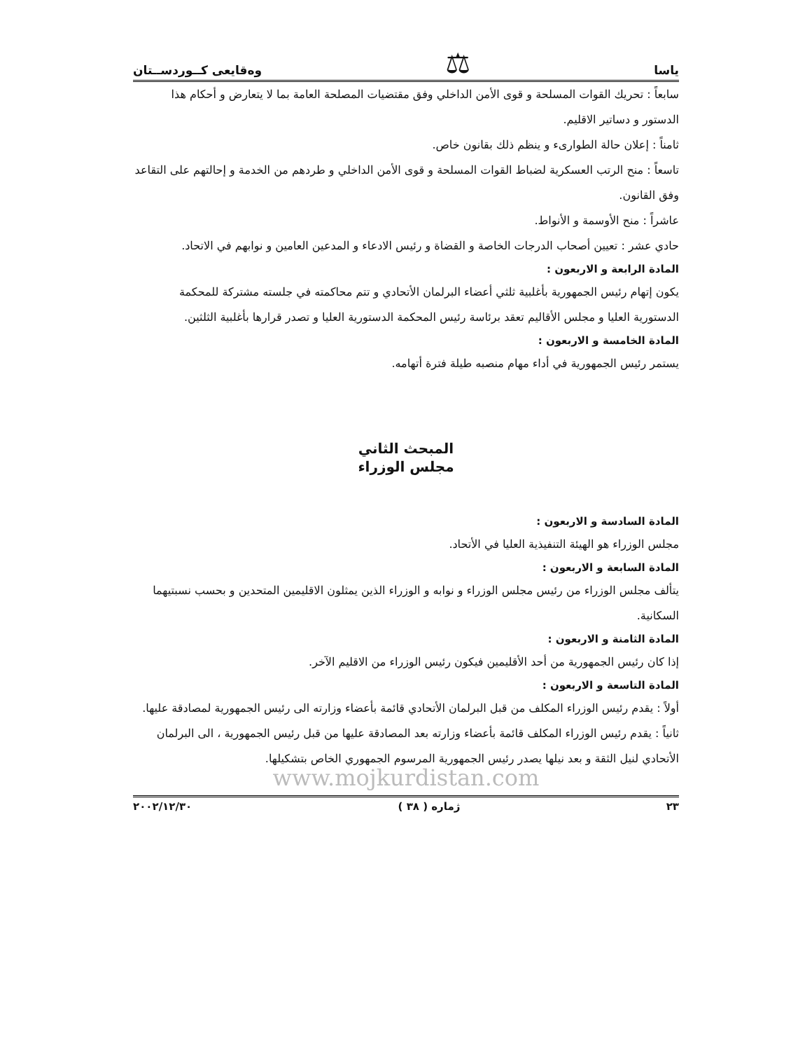ياسا ⚖ وەقایعی کــوردســتان
سابعاً : تحريك القوات المسلحة و قوى الأمن الداخلي وفق مقتضيات المصلحة العامة بما لا يتعارض و أحكام هذا الدستور و دساتير الاقليم.
ثامناً : إعلان حالة الطوارىء و ينظم ذلك بقانون خاص.
تاسعاً : منح الرتب العسكرية لضباط القوات المسلحة و قوى الأمن الداخلي و طردهم من الخدمة و إحالتهم على التقاعد وفق القانون.
عاشراً : منح الأوسمة و الأنواط.
حادي عشر : تعيين أصحاب الدرجات الخاصة و القضاة و رئيس الادعاء و المدعين العامين و نوابهم في الاتحاد.
المادة الرابعة و الاربعون :
يكون إتهام رئيس الجمهورية بأغلبية ثلثي أعضاء البرلمان الأتحادي و تتم محاكمته في جلسته مشتركة للمحكمة الدستورية العليا و مجلس الأقاليم تعقد برئاسة رئيس المحكمة الدستورية العليا و تصدر قرارها بأغلبية الثلثين.
المادة الخامسة و الاربعون :
يستمر رئيس الجمهورية في أداء مهام منصبه طيلة فترة أتهامه.
المبحث الثاني
مجلس الوزراء
المادة السادسة و الاربعون :
مجلس الوزراء هو الهيئة التنفيذية العليا في الأتحاد.
المادة السابعة و الاربعون :
يتألف مجلس الوزراء من رئيس مجلس الوزراء و نوابه و الوزراء الذين يمثلون الاقليمين المتحدين و بحسب نسبتيهما السكانية.
المادة الثامنة و الاربعون :
إذا كان رئيس الجمهورية من أحد الأقليمين فيكون رئيس الوزراء من الاقليم الآخر.
المادة التاسعة و الاربعون :
أولاً : يقدم رئيس الوزراء المكلف من قبل البرلمان الأتحادي قائمة بأعضاء وزارته الى رئيس الجمهورية لمصادقة عليها.
ثانياً : يقدم رئيس الوزراء المكلف قائمة بأعضاء وزارته بعد المصادقة عليها من قبل رئيس الجمهورية ، الى البرلمان الأتحادي لنيل الثقة و بعد نيلها يصدر رئيس الجمهورية المرسوم الجمهوري الخاص بتشكيلها.
www.mojkurdistan.com
٢٣ ژماره ( ٣٨ ) ٢٠٠٢/١٢/٣٠